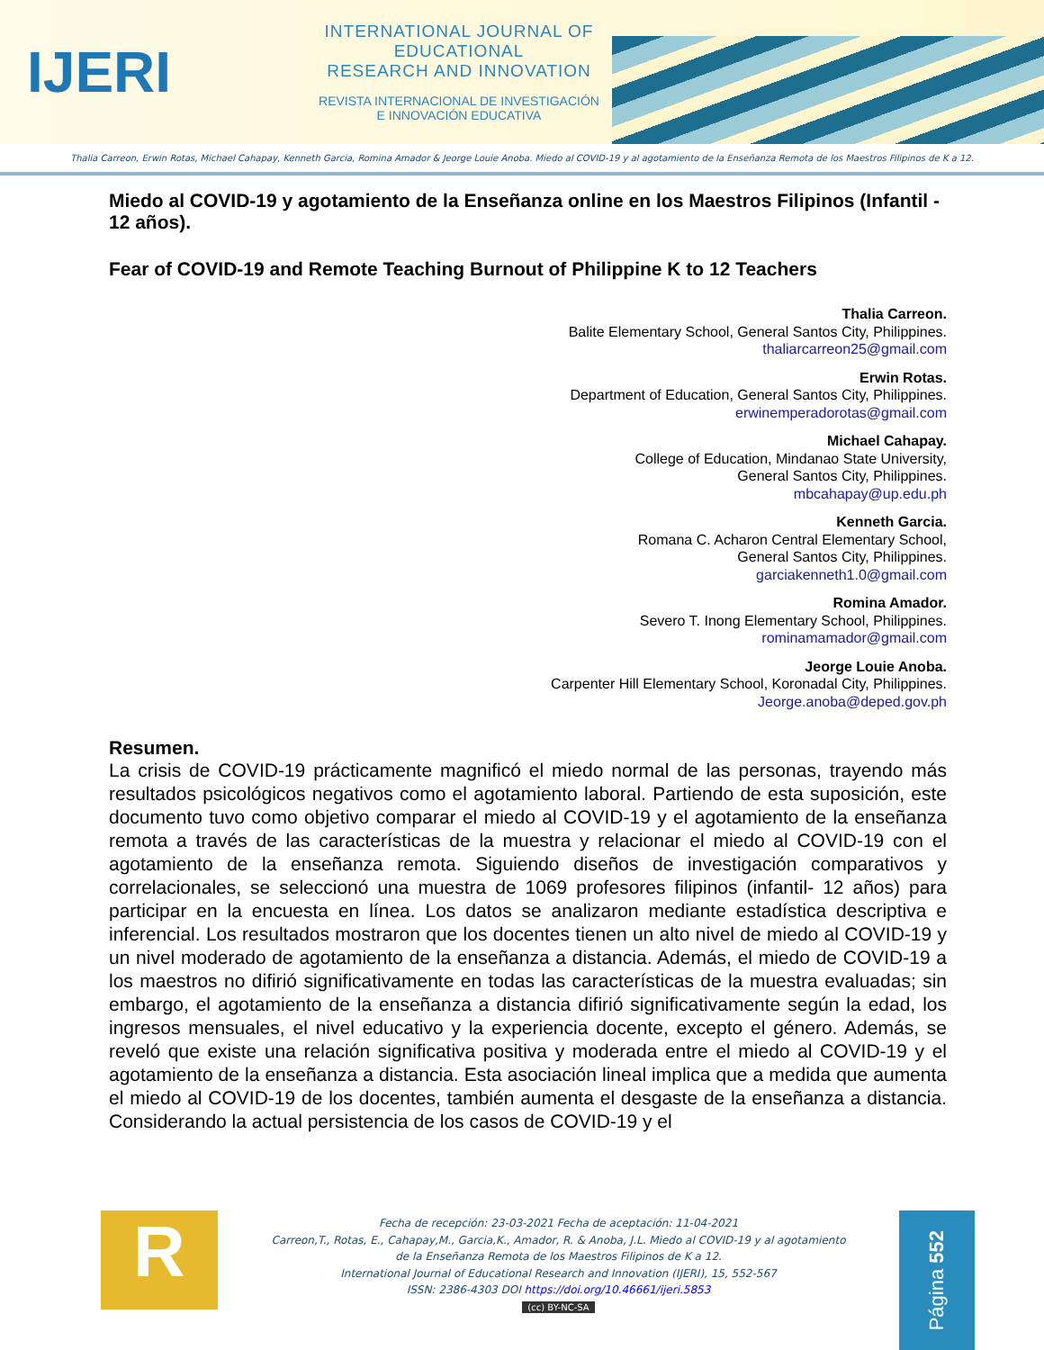IJERI
INTERNATIONAL JOURNAL OF EDUCATIONAL
RESEARCH AND INNOVATION
REVISTA INTERNACIONAL DE INVESTIGACIÓN
E INNOVACIÓN EDUCATIVA
Thalia Carreon, Erwin Rotas, Michael Cahapay, Kenneth Garcia, Romina Amador & Jeorge Louie Anoba. Miedo al COVID-19 y al agotamiento de la Enseñanza Remota de los Maestros Filipinos de K a 12.
Miedo al COVID-19 y agotamiento de la Enseñanza online en los Maestros Filipinos (Infantil - 12 años).
Fear of COVID-19 and Remote Teaching Burnout of Philippine K to 12 Teachers
Thalia Carreon.
Balite Elementary School, General Santos City, Philippines.
thaliarcarreon25@gmail.com
Erwin Rotas.
Department of Education, General Santos City, Philippines.
erwinemperadorotas@gmail.com
Michael Cahapay.
College of Education, Mindanao State University,
General Santos City, Philippines.
mbcahapay@up.edu.ph
Kenneth Garcia.
Romana C. Acharon Central Elementary School,
General Santos City, Philippines.
garciakenneth1.0@gmail.com
Romina Amador.
Severo T. Inong Elementary School, Philippines.
rominamamador@gmail.com
Jeorge Louie Anoba.
Carpenter Hill Elementary School, Koronadal City, Philippines.
Jeorge.anoba@deped.gov.ph
Resumen.
La crisis de COVID-19 prácticamente magnificó el miedo normal de las personas, trayendo más resultados psicológicos negativos como el agotamiento laboral. Partiendo de esta suposición, este documento tuvo como objetivo comparar el miedo al COVID-19 y el agotamiento de la enseñanza remota a través de las características de la muestra y relacionar el miedo al COVID-19 con el agotamiento de la enseñanza remota. Siguiendo diseños de investigación comparativos y correlacionales, se seleccionó una muestra de 1069 profesores filipinos (infantil- 12 años) para participar en la encuesta en línea. Los datos se analizaron mediante estadística descriptiva e inferencial. Los resultados mostraron que los docentes tienen un alto nivel de miedo al COVID-19 y un nivel moderado de agotamiento de la enseñanza a distancia. Además, el miedo de COVID-19 a los maestros no difirió significativamente en todas las características de la muestra evaluadas; sin embargo, el agotamiento de la enseñanza a distancia difirió significativamente según la edad, los ingresos mensuales, el nivel educativo y la experiencia docente, excepto el género. Además, se reveló que existe una relación significativa positiva y moderada entre el miedo al COVID-19 y el agotamiento de la enseñanza a distancia. Esta asociación lineal implica que a medida que aumenta el miedo al COVID-19 de los docentes, también aumenta el desgaste de la enseñanza a distancia. Considerando la actual persistencia de los casos de COVID-19 y el
R
Fecha de recepción: 23-03-2021 Fecha de aceptación: 11-04-2021
Carreon,T., Rotas, E., Cahapay,M., Garcia,K., Amador, R. & Anoba, J.L. Miedo al COVID-19 y al agotamiento
de la Enseñanza Remota de los Maestros Filipinos de K a 12.
International Journal of Educational Research and Innovation (IJERI), 15, 552-567
ISSN: 2386-4303 DOI https://doi.org/10.46661/ijeri.5853
(cc) BY-NC-SA
Página 552